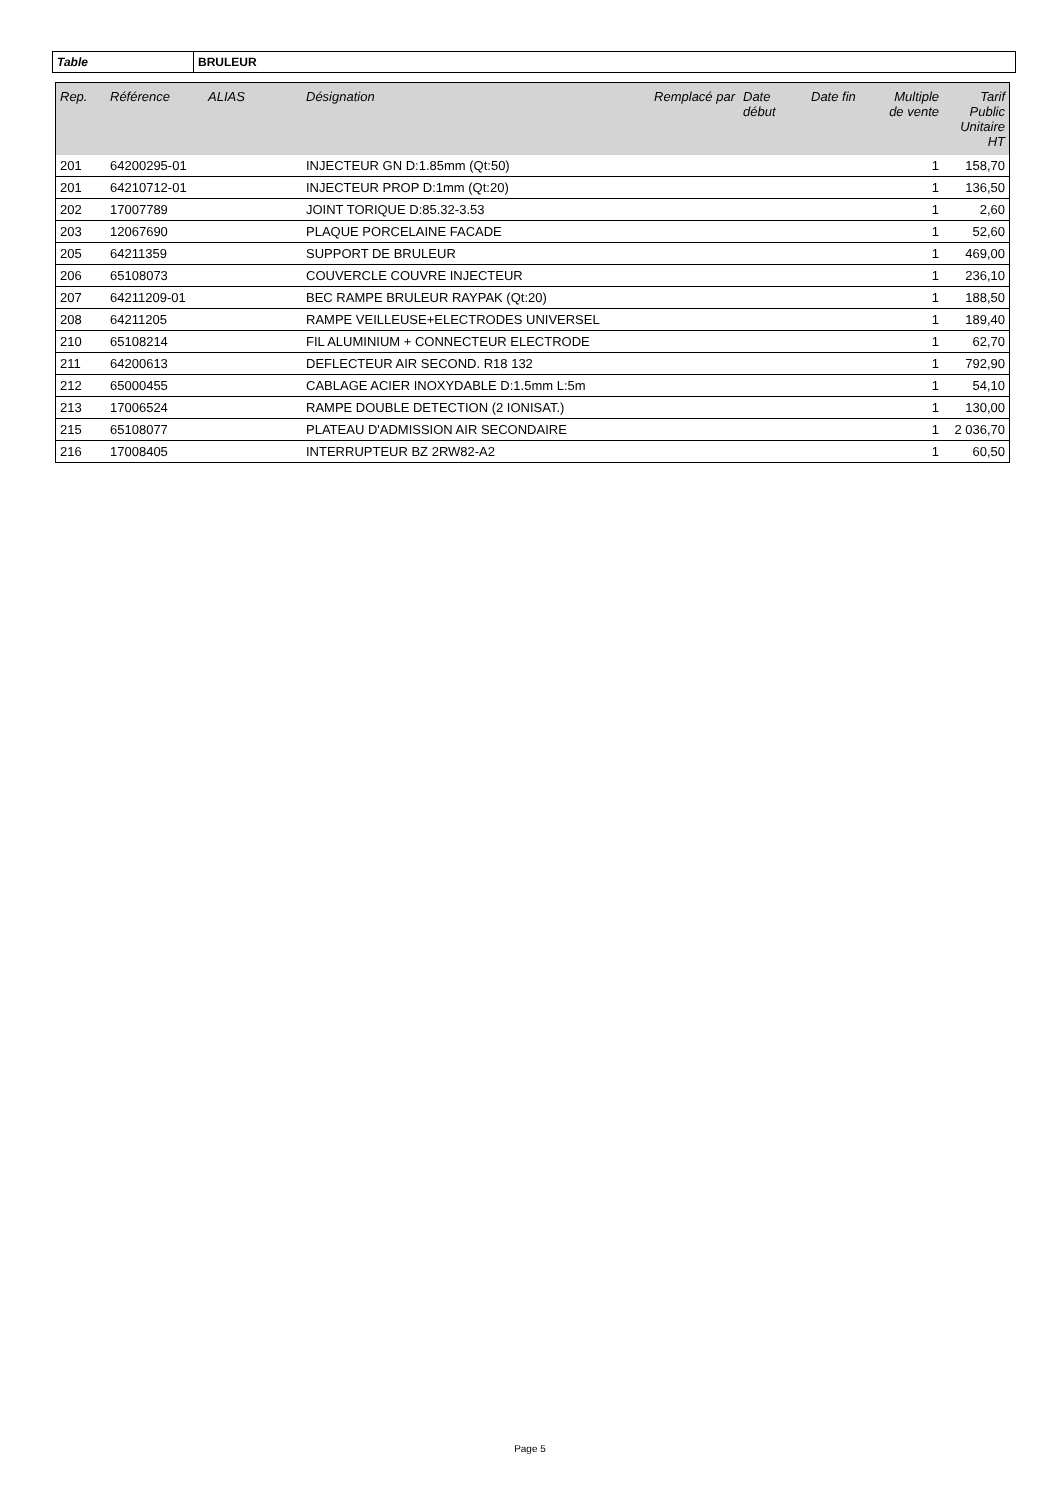Table BRULEUR
| Rep. | Référence | ALIAS | Désignation | Remplacé par | Date début | Date fin | Multiple de vente | Tarif Public Unitaire HT |
| --- | --- | --- | --- | --- | --- | --- | --- | --- |
| 201 | 64200295-01 | | INJECTEUR GN D:1.85mm (Qt:50) | | | | 1 | 158,70 |
| 201 | 64210712-01 | | INJECTEUR PROP D:1mm (Qt:20) | | | | 1 | 136,50 |
| 202 | 17007789 | | JOINT TORIQUE D:85.32-3.53 | | | | 1 | 2,60 |
| 203 | 12067690 | | PLAQUE PORCELAINE FACADE | | | | 1 | 52,60 |
| 205 | 64211359 | | SUPPORT DE BRULEUR | | | | 1 | 469,00 |
| 206 | 65108073 | | COUVERCLE COUVRE INJECTEUR | | | | 1 | 236,10 |
| 207 | 64211209-01 | | BEC RAMPE BRULEUR RAYPAK (Qt:20) | | | | 1 | 188,50 |
| 208 | 64211205 | | RAMPE VEILLEUSE+ELECTRODES UNIVERSEL | | | | 1 | 189,40 |
| 210 | 65108214 | | FIL ALUMINIUM + CONNECTEUR ELECTRODE | | | | 1 | 62,70 |
| 211 | 64200613 | | DEFLECTEUR AIR SECOND. R18 132 | | | | 1 | 792,90 |
| 212 | 65000455 | | CABLAGE ACIER INOXYDABLE D:1.5mm L:5m | | | | 1 | 54,10 |
| 213 | 17006524 | | RAMPE DOUBLE DETECTION (2 IONISAT.) | | | | 1 | 130,00 |
| 215 | 65108077 | | PLATEAU D'ADMISSION AIR SECONDAIRE | | | | 1 | 2 036,70 |
| 216 | 17008405 | | INTERRUPTEUR BZ 2RW82-A2 | | | | 1 | 60,50 |
Page 5